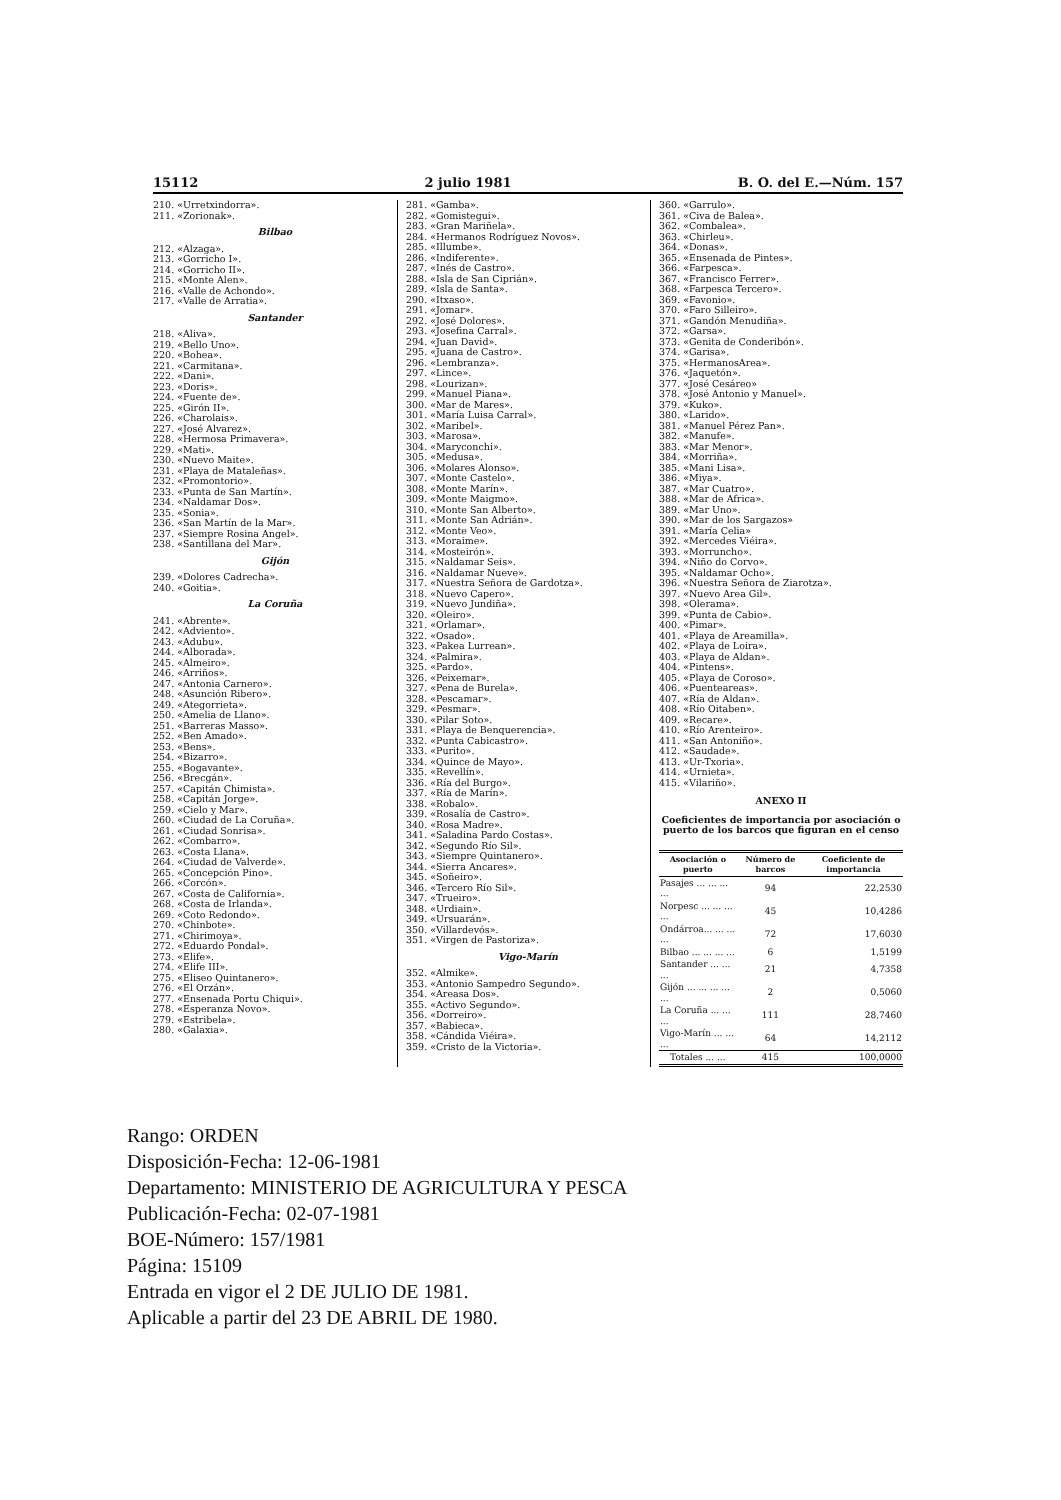15112 2 julio 1981 B. O. del E.—Núm. 157
210. «Urretxindorra».
211. «Zorionak».
Bilbao
212. «Alzaga».
213. «Gorricho I».
214. «Gorricho II».
215. «Monte Alen».
216. «Valle de Achondo».
217. «Valle de Arratia».
Santander
218. «Aliva».
219. «Bello Uno».
220. «Bohea».
221. «Carmitana».
222. «Dani».
223. «Doris».
224. «Fuente de».
225. «Girón II».
226. «Charolais».
227. «José Alvarez».
228. «Hermosa Primavera».
229. «Mati».
230. «Nuevo Maite».
231. «Playa de Mataleñas».
232. «Promontorio».
233. «Punta de San Martín».
234. «Naldamar Dos».
235. «Sonia».
236. «San Martín de la Mar».
237. «Siempre Rosina Angel».
238. «Santillana del Mar».
Gijón
239. «Dolores Cadrecha».
240. «Goitia».
La Coruña
241. «Abrente».
242. «Adviento».
243. «Adubu».
244. «Alborada».
245. «Almeiro».
246. «Arriños».
247. «Antonia Carnero».
248. «Asunción Ribero».
249. «Ategorrieta».
250. «Amelia de Llano».
251. «Barreras Masso».
252. «Ben Amado».
253. «Bens».
254. «Bizarro».
255. «Bogavante».
256. «Brecgán».
257. «Capitán Chimista».
258. «Capitán Jorge».
259. «Cielo y Mar».
260. «Ciudad de La Coruña».
261. «Ciudad Sonrisa».
262. «Combarro».
263. «Costa Llana».
264. «Ciudad de Valverde».
265. «Concepción Pino».
266. «Corcón».
267. «Costa de California».
268. «Costa de Irlanda».
269. «Coto Redondo».
270. «Chinbote».
271. «Chirimoya».
272. «Eduardo Pondal».
273. «Elife».
274. «Elife III».
275. «Eliseo Quintanero».
276. «El Orzán».
277. «Ensenada Portu Chiqui».
278. «Esperanza Novo».
279. «Estribela».
280. «Galaxia».
281. «Gamba».
282. «Gomistegui».
283. «Gran Mariñela».
284. «Hermanos Rodríguez Novos».
285. «Illumbe».
286. «Indiferente».
287. «Inés de Castro».
288. «Isla de San Ciprián».
289. «Isla de Santa».
290. «Itxaso».
291. «Jomar».
292. «José Dolores».
293. «Josefina Carral».
294. «Juan David».
295. «Juana de Castro».
296. «Lembranza».
297. «Lince».
298. «Lourizan».
299. «Manuel Piana».
300. «Mar de Mares».
301. «María Luisa Carral».
302. «Maribel».
303. «Marosa».
304. «Maryconchi».
305. «Medusa».
306. «Molares Alonso».
307. «Monte Castelo».
308. «Monte Marín».
309. «Monte Maigmo».
310. «Monte San Alberto».
311. «Monte San Adrián».
312. «Monte Veo».
313. «Moraime».
314. «Mosteirón».
315. «Naldamar Seis».
316. «Naldamar Nueve».
317. «Nuestra Señora de Gardotza».
318. «Nuevo Capero».
319. «Nuevo Jundiña».
320. «Oleiro».
321. «Orlamar».
322. «Osado».
323. «Pakea Lurrean».
324. «Palmira».
325. «Pardo».
326. «Peixemar».
327. «Pena de Burela».
328. «Pescamar».
329. «Pesmar».
330. «Pilar Soto».
331. «Playa de Benquerencia».
332. «Punta Cabicastro».
333. «Purito».
334. «Quince de Mayo».
335. «Revellín».
336. «Ría del Burgo».
337. «Ría de Marín».
338. «Robalo».
339. «Rosalía de Castro».
340. «Rosa Madre».
341. «Saladina Pardo Costas».
342. «Segundo Río Sil».
343. «Siempre Quintanero».
344. «Sierra Ancares».
345. «Soñeiro».
346. «Tercero Río Sil».
347. «Trueiro».
348. «Urdiain».
349. «Ursuarán».
350. «Villardevós».
351. «Virgen de Pastoriza».
Vigo-Marín
352. «Almike».
353. «Antonio Sampedro Segundo».
354. «Areasa Dos».
355. «Activo Segundo».
356. «Dorreiro».
357. «Babieca».
358. «Cándida Viéira».
359. «Cristo de la Victoria».
360. «Garrulo».
361. «Civa de Balea».
362. «Combalea».
363. «Chirleu».
364. «Donas».
365. «Ensenada de Pintes».
366. «Farpesca».
367. «Francisco Ferrer».
368. «Farpesca Tercero».
369. «Favonio».
370. «Faro Silleiro».
371. «Gandón Menudiña».
372. «Garsa».
373. «Genita de Conderibón».
374. «Garisa».
375. «HermanosArea».
376. «Jaquetón».
377. «José Cesáreo»
378. «José Antonio y Manuel».
379. «Kuko».
380. «Larido».
381. «Manuel Pérez Pan».
382. «Manufe».
383. «Mar Menor».
384. «Morriña».
385. «Mani Lisa».
386. «Miya».
387. «Mar Cuatro».
388. «Mar de Africa».
389. «Mar Uno».
390. «Mar de los Sargazos»
391. «María Celia»
392. «Mercedes Viéira».
393. «Morruncho».
394. «Niño do Corvo».
395. «Naldamar Ocho».
396. «Nuestra Señora de Ziarotza».
397. «Nuevo Area Gil».
398. «Olerama».
399. «Punta de Cabio».
400. «Pimar».
401. «Playa de Areamilla».
402. «Playa de Loira».
403. «Playa de Aldan».
404. «Pintens».
405. «Playa de Coroso».
406. «Puenteareas».
407. «Ría de Aldan».
408. «Río Oitaben».
409. «Recare».
410. «Río Arenteiro».
411. «San Antoniño».
412. «Saudade».
413. «Ur-Txoria».
414. «Urnieta».
415. «Vilariño».
ANEXO II
Coeficientes de importancia por asociación o puerto de los barcos que figuran en el censo
| Asociación o puerto | Número de barcos | Coeficiente de importancia |
| --- | --- | --- |
| Pasajes ... ... ... ... | 94 | 22,2530 |
| Norpesc ... ... ... ... | 45 | 10,4286 |
| Ondárroa... ... ... ... | 72 | 17,6030 |
| Bilbao ... ... ... ... | 6 | 1,5199 |
| Santander ... ... ... | 21 | 4,7358 |
| Gijón ... ... ... ... ... | 2 | 0,5060 |
| La Coruña ... ... ... | 111 | 28,7460 |
| Vigo-Marín ... ... ... | 64 | 14,2112 |
| Totales ... ... | 415 | 100,0000 |
Rango: ORDEN
Disposición-Fecha: 12-06-1981
Departamento: MINISTERIO DE AGRICULTURA Y PESCA
Publicación-Fecha: 02-07-1981
BOE-Número: 157/1981
Página: 15109
Entrada en vigor el 2 DE JULIO DE 1981.
Aplicable a partir del 23 DE ABRIL DE 1980.